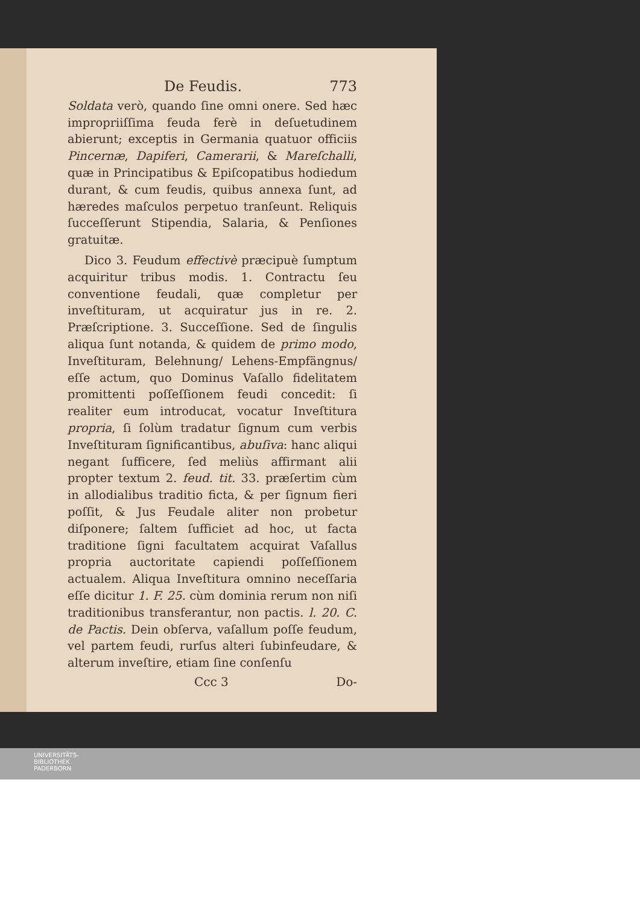De Feudis. 773
Soldata verò, quando ſine omni onere. Sed hæc impropriiſſima feuda ferè in deſuetudinem abierunt; exceptis in Germania quatuor officiis Pincernæ, Dapiferi, Camerarii, & Mareſchalli, quæ in Principatibus & Epiſcopatibus hodiedum durant, & cum feudis, quibus annexa ſunt, ad hæredes maſculos perpetuo tranſeunt. Reliquis ſucceſſerunt Stipendia, Salaria, & Penſiones gratuitæ.
Dico 3. Feudum effectivè præcipuè ſumptum acquiritur tribus modis. 1. Contractu ſeu conventione feudali, quæ completur per inveſtituram, ut acquiratur jus in re. 2. Præſcriptione. 3. Succeſſione. Sed de ſingulis aliqua ſunt notanda, & quidem de primo modo, Inveſtituram, Belehnung/ Lehens-Empfängnus/ eſſe actum, quo Dominus Vaſallo fidelitatem promittenti poſſeſſionem feudi concedit: ſi realiter eum introducat, vocatur Inveſtitura propria, ſi ſolùm tradatur ſignum cum verbis Inveſtituram ſignificantibus, abuſiva: hanc aliqui negant ſufficere, ſed meliùs affirmant alii propter textum 2. feud. tit. 33. præſertim cùm in allodialibus traditio ficta, & per ſignum fieri poſſit, & Jus Feudale aliter non probetur diſponere; ſaltem ſufficiet ad hoc, ut facta traditione ſigni facultatem acquirat Vaſallus propria auctoritate capiendi poſſeſſionem actualem. Aliqua Inveſtitura omnino neceſſaria eſſe dicitur 1. F. 25. cùm dominia rerum non niſi traditionibus transferantur, non pactis. l. 20. C. de Pactis. Dein obſerva, vaſallum poſſe feudum, vel partem feudi, rurſus alteri ſubinfeudare, & alterum inveſtire, etiam ſine conſenſu
Ccc 3 Do-
UNIVERSITÄTS-
BIBLIOTHEK
PADERBORN